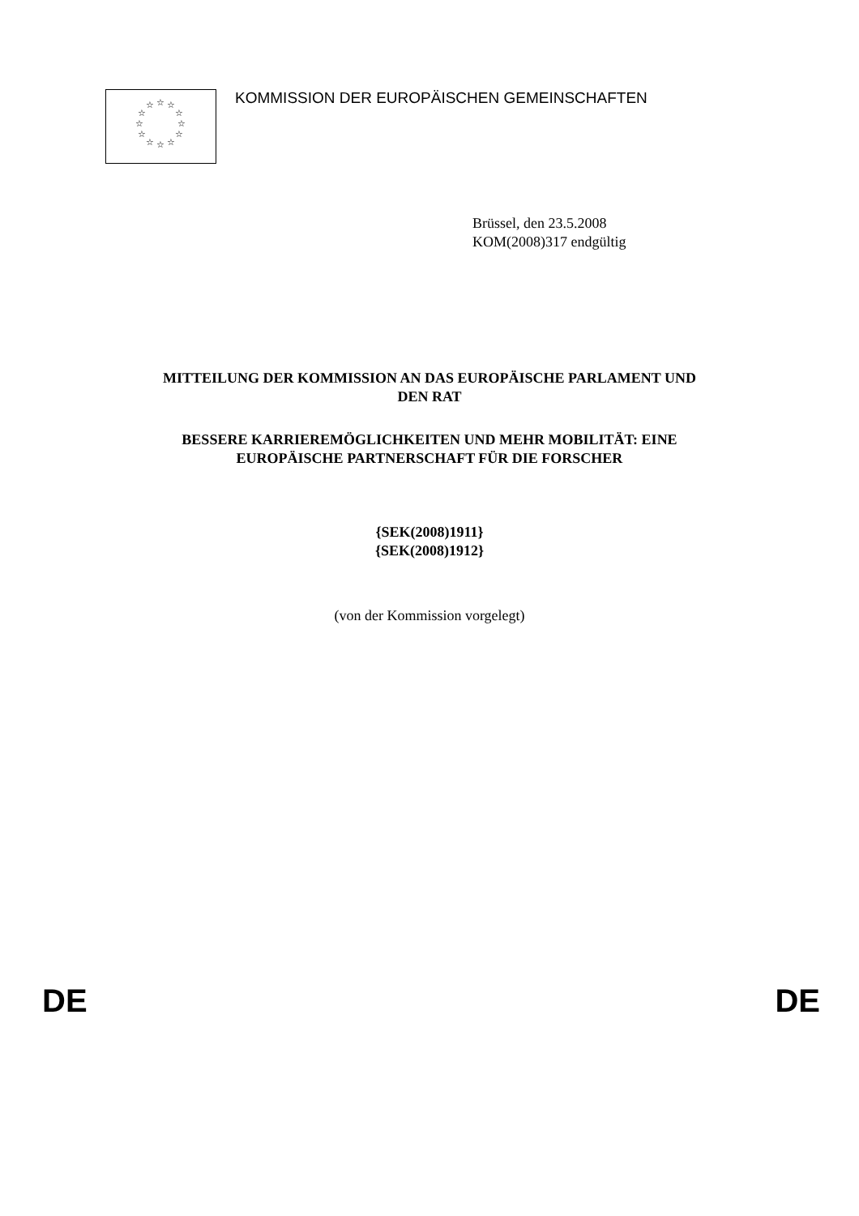☆
☆
☆
☆
☆
☆
☆
☆
☆
☆
☆
☆
KOMMISSION DER EUROPÄISCHEN GEMEINSCHAFTEN
Brüssel, den 23.5.2008
KOM(2008)317 endgültig
MITTEILUNG DER KOMMISSION AN DAS EUROPÄISCHE PARLAMENT UND
DEN RAT
BESSERE KARRIEREMÖGLICHKEITEN UND MEHR MOBILITÄT: EINE
EUROPÄISCHE PARTNERSCHAFT FÜR DIE FORSCHER
{SEK(2008)1911}
{SEK(2008)1912}
(von der Kommission vorgelegt)
DE DE